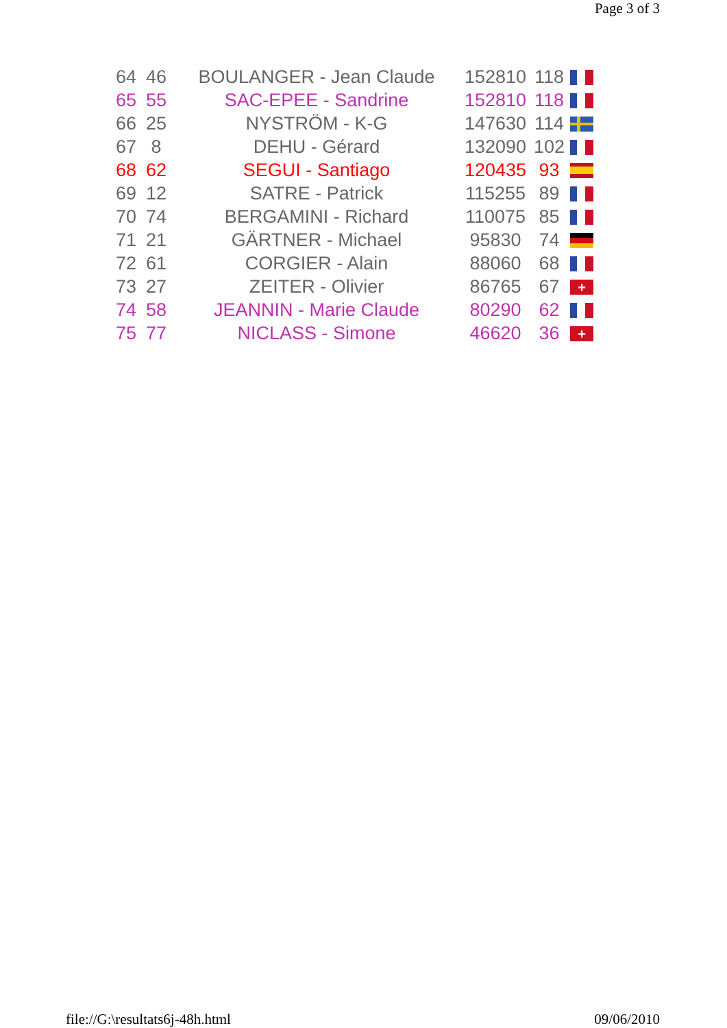Page 3 of 3
| 64 | 46 | BOULANGER - Jean Claude | 152810 | 118 | |
| 65 | 55 | SAC-EPEE - Sandrine | 152810 | 118 | |
| 66 | 25 | NYSTRÖM - K-G | 147630 | 114 | |
| 67 | 8 | DEHU - Gérard | 132090 | 102 | |
| 68 | 62 | SEGUI - Santiago | 120435 | 93 | |
| 69 | 12 | SATRE - Patrick | 115255 | 89 | |
| 70 | 74 | BERGAMINI - Richard | 110075 | 85 | |
| 71 | 21 | GÄRTNER - Michael | 95830 | 74 | |
| 72 | 61 | CORGIER - Alain | 88060 | 68 | |
| 73 | 27 | ZEITER - Olivier | 86765 | 67 | + |
| 74 | 58 | JEANNIN - Marie Claude | 80290 | 62 | |
| 75 | 77 | NICLASS - Simone | 46620 | 36 | + |
file://G:\resultats6j-48h.html 09/06/2010